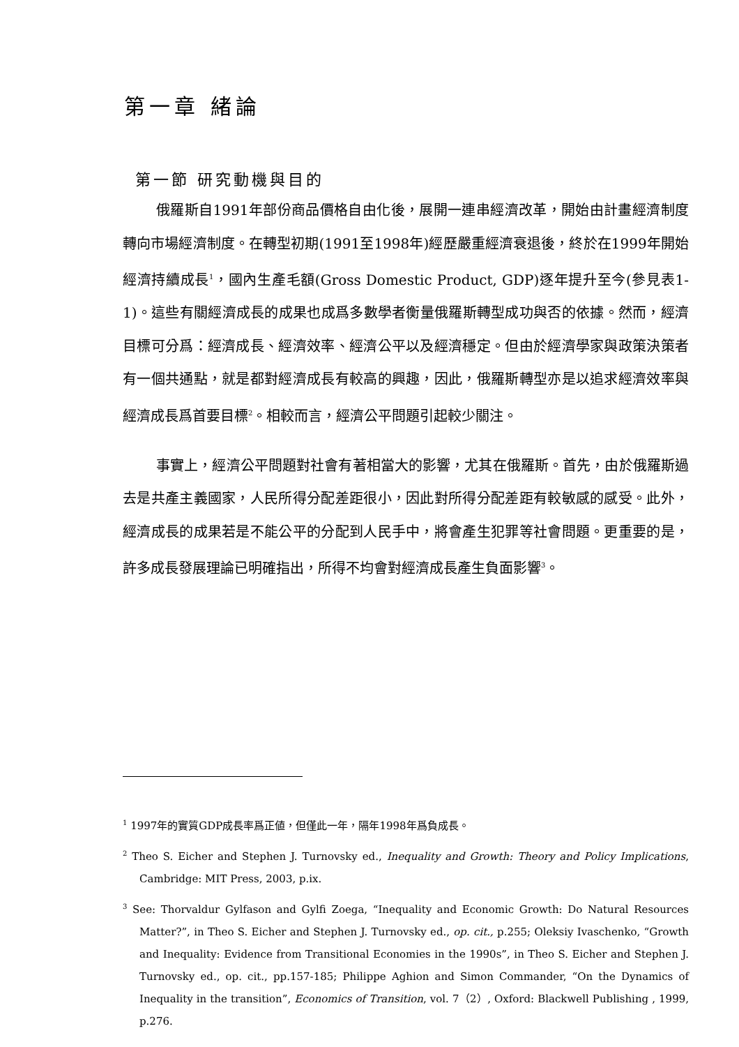第一章 緒論
第一節 研究動機與目的
俄羅斯自1991年部份商品價格自由化後，展開一連串經濟改革，開始由計畫經濟制度轉向市場經濟制度。在轉型初期(1991至1998年)經歷嚴重經濟衰退後，終於在1999年開始經濟持續成長<sup>1</sup>，國內生產毛額(Gross Domestic Product, GDP)逐年提升至今(參見表1-1)。這些有關經濟成長的成果也成爲多數學者衡量俄羅斯轉型成功與否的依據。然而，經濟目標可分爲：經濟成長、經濟效率、經濟公平以及經濟穩定。但由於經濟學家與政策決策者有一個共通點，就是都對經濟成長有較高的興趣，因此，俄羅斯轉型亦是以追求經濟效率與經濟成長爲首要目標<sup>2</sup>。相較而言，經濟公平問題引起較少關注。
事實上，經濟公平問題對社會有著相當大的影響，尤其在俄羅斯。首先，由於俄羅斯過去是共產主義國家，人民所得分配差距很小，因此對所得分配差距有較敏感的感受。此外，經濟成長的成果若是不能公平的分配到人民手中，將會產生犯罪等社會問題。更重要的是，許多成長發展理論已明確指出，所得不均會對經濟成長產生負面影響<sup>3</sup>。
<sup>1</sup> 1997年的實質GDP成長率爲正値，但僅此一年，隔年1998年爲負成長。
<sup>2</sup> Theo S. Eicher and Stephen J. Turnovsky ed., Inequality and Growth: Theory and Policy Implications, Cambridge: MIT Press, 2003, p.ix.
<sup>3</sup> See: Thorvaldur Gylfason and Gylfi Zoega, “Inequality and Economic Growth: Do Natural Resources Matter?”, in Theo S. Eicher and Stephen J. Turnovsky ed., op. cit., p.255; Oleksiy Ivaschenko, “Growth and Inequality: Evidence from Transitional Economies in the 1990s”, in Theo S. Eicher and Stephen J. Turnovsky ed., op. cit., pp.157-185; Philippe Aghion and Simon Commander, “On the Dynamics of Inequality in the transition”, Economics of Transition, vol. 7（2）, Oxford: Blackwell Publishing , 1999, p.276.